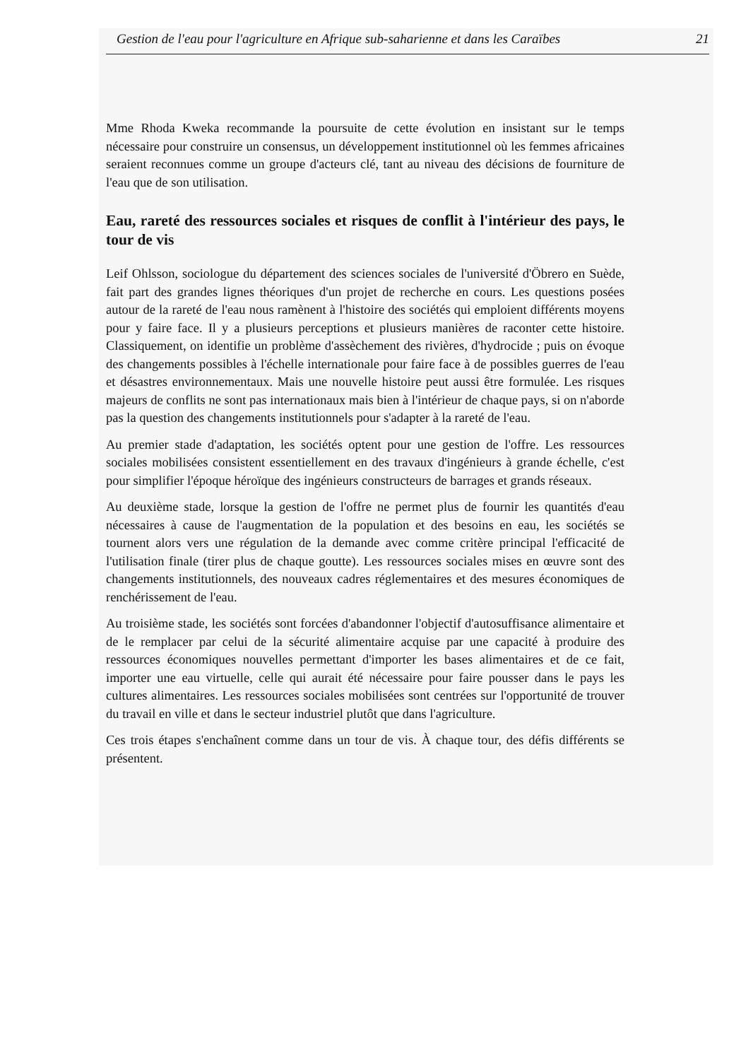Gestion de l'eau pour l'agriculture en Afrique sub-saharienne et dans les Caraïbes 21
Mme Rhoda Kweka recommande la poursuite de cette évolution en insistant sur le temps nécessaire pour construire un consensus, un développement institutionnel où les femmes africaines seraient reconnues comme un groupe d'acteurs clé, tant au niveau des décisions de fourniture de l'eau que de son utilisation.
Eau, rareté des ressources sociales et risques de conflit à l'intérieur des pays, le tour de vis
Leif Ohlsson, sociologue du département des sciences sociales de l'université d'Öbrero en Suède, fait part des grandes lignes théoriques d'un projet de recherche en cours. Les questions posées autour de la rareté de l'eau nous ramènent à l'histoire des sociétés qui emploient différents moyens pour y faire face. Il y a plusieurs perceptions et plusieurs manières de raconter cette histoire. Classiquement, on identifie un problème d'assèchement des rivières, d'hydrocide ; puis on évoque des changements possibles à l'échelle internationale pour faire face à de possibles guerres de l'eau et désastres environnementaux. Mais une nouvelle histoire peut aussi être formulée. Les risques majeurs de conflits ne sont pas internationaux mais bien à l'intérieur de chaque pays, si on n'aborde pas la question des changements institutionnels pour s'adapter à la rareté de l'eau.
Au premier stade d'adaptation, les sociétés optent pour une gestion de l'offre. Les ressources sociales mobilisées consistent essentiellement en des travaux d'ingénieurs à grande échelle, c'est pour simplifier l'époque héroïque des ingénieurs constructeurs de barrages et grands réseaux.
Au deuxième stade, lorsque la gestion de l'offre ne permet plus de fournir les quantités d'eau nécessaires à cause de l'augmentation de la population et des besoins en eau, les sociétés se tournent alors vers une régulation de la demande avec comme critère principal l'efficacité de l'utilisation finale (tirer plus de chaque goutte). Les ressources sociales mises en œuvre sont des changements institutionnels, des nouveaux cadres réglementaires et des mesures économiques de renchérissement de l'eau.
Au troisième stade, les sociétés sont forcées d'abandonner l'objectif d'autosuffisance alimentaire et de le remplacer par celui de la sécurité alimentaire acquise par une capacité à produire des ressources économiques nouvelles permettant d'importer les bases alimentaires et de ce fait, importer une eau virtuelle, celle qui aurait été nécessaire pour faire pousser dans le pays les cultures alimentaires. Les ressources sociales mobilisées sont centrées sur l'opportunité de trouver du travail en ville et dans le secteur industriel plutôt que dans l'agriculture.
Ces trois étapes s'enchaînent comme dans un tour de vis. À chaque tour, des défis différents se présentent.